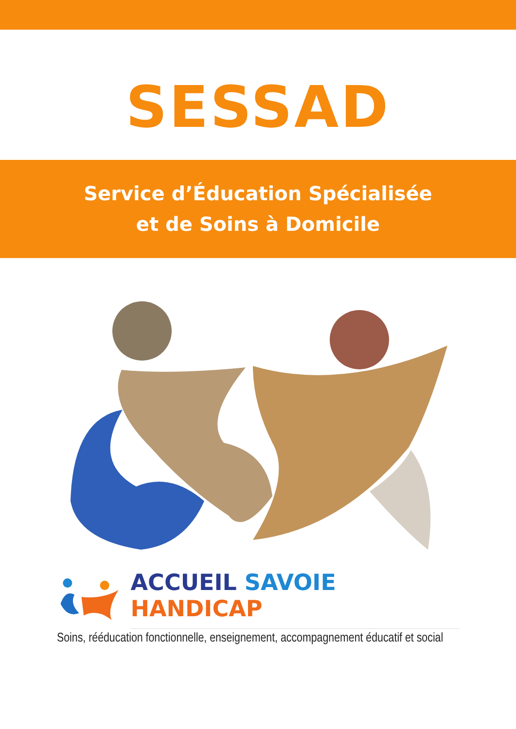SESSAD
Service d’Éducation Spécialisée
et de Soins à Domicile
ACCUEIL SAVOIE HANDICAP
Soins, rééducation fonctionnelle, enseignement, accompagnement éducatif et social